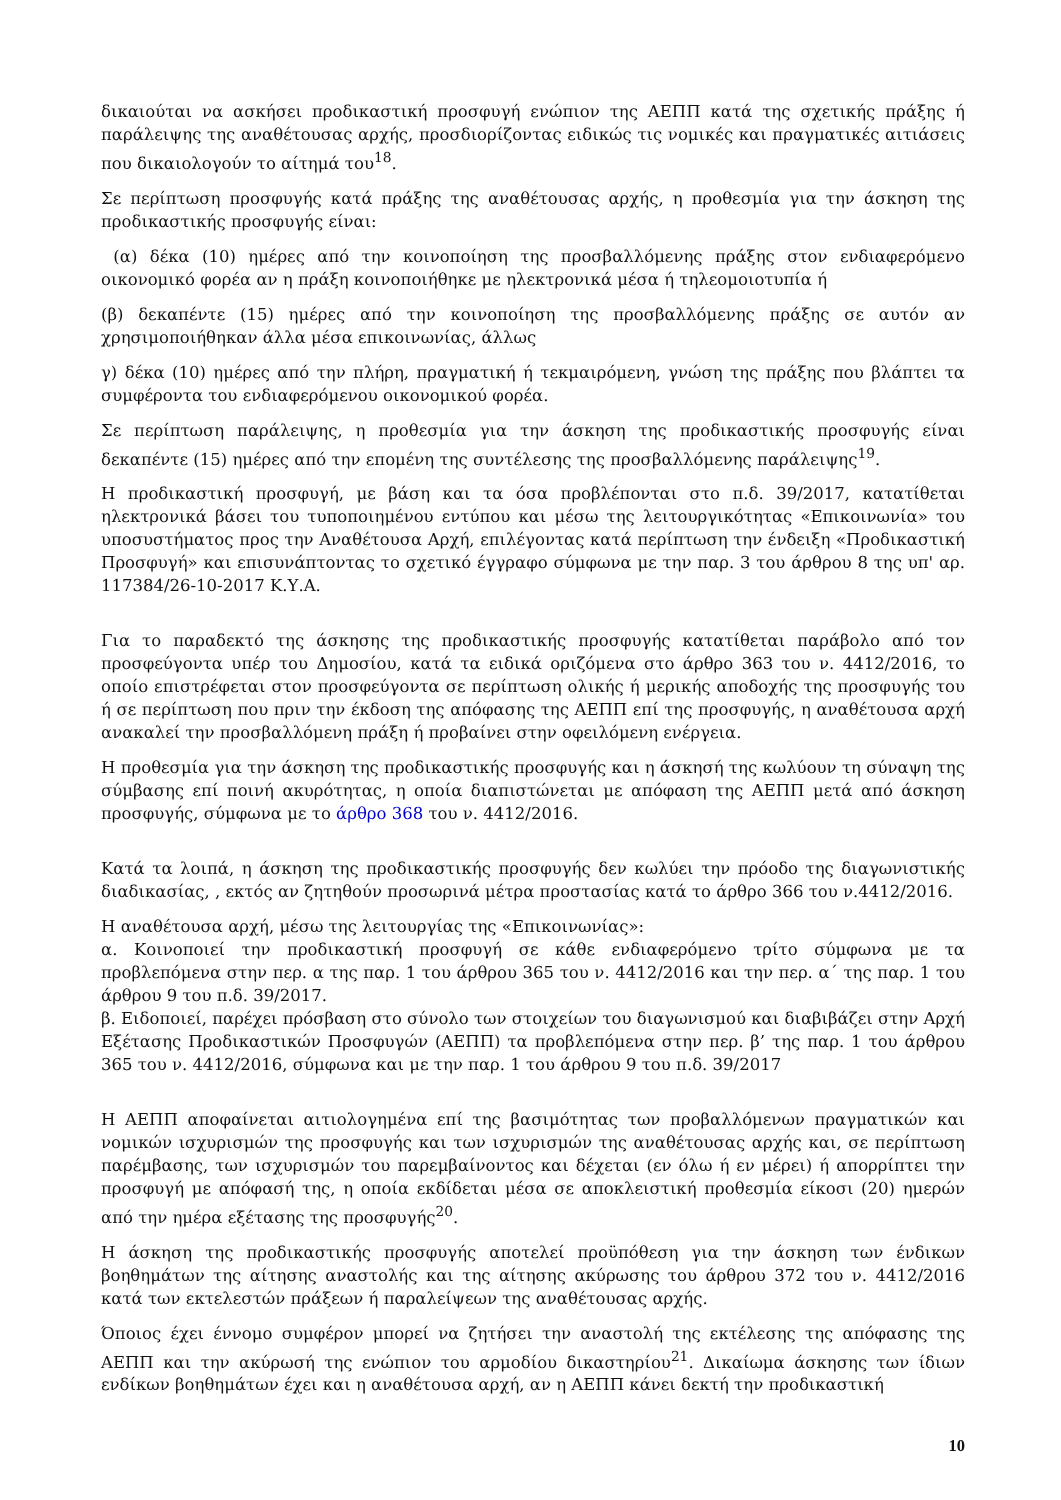δικαιούται να ασκήσει προδικαστική προσφυγή ενώπιον της ΑΕΠΠ κατά της σχετικής πράξης ή παράλειψης της αναθέτουσας αρχής, προσδιορίζοντας ειδικώς τις νομικές και πραγματικές αιτιάσεις που δικαιολογούν το αίτημά του<sup>18</sup>.
Σε περίπτωση προσφυγής κατά πράξης της αναθέτουσας αρχής, η προθεσμία για την άσκηση της προδικαστικής προσφυγής είναι:
(α) δέκα (10) ημέρες από την κοινοποίηση της προσβαλλόμενης πράξης στον ενδιαφερόμενο οικονομικό φορέα αν η πράξη κοινοποιήθηκε με ηλεκτρονικά μέσα ή τηλεομοιοτυπία ή
(β) δεκαπέντε (15) ημέρες από την κοινοποίηση της προσβαλλόμενης πράξης σε αυτόν αν χρησιμοποιήθηκαν άλλα μέσα επικοινωνίας, άλλως
γ) δέκα (10) ημέρες από την πλήρη, πραγματική ή τεκμαιρόμενη, γνώση της πράξης που βλάπτει τα συμφέροντα του ενδιαφερόμενου οικονομικού φορέα.
Σε περίπτωση παράλειψης, η προθεσμία για την άσκηση της προδικαστικής προσφυγής είναι δεκαπέντε (15) ημέρες από την επομένη της συντέλεσης της προσβαλλόμενης παράλειψης<sup>19</sup>.
Η προδικαστική προσφυγή, με βάση και τα όσα προβλέπονται στο π.δ. 39/2017, κατατίθεται ηλεκτρονικά βάσει του τυποποιημένου εντύπου και μέσω της λειτουργικότητας «Επικοινωνία» του υποσυστήματος προς την Αναθέτουσα Αρχή, επιλέγοντας κατά περίπτωση την ένδειξη «Προδικαστική Προσφυγή» και επισυνάπτοντας το σχετικό έγγραφο σύμφωνα με την παρ. 3 του άρθρου 8 της υπ' αρ. 117384/26-10-2017 Κ.Υ.Α.
Για το παραδεκτό της άσκησης της προδικαστικής προσφυγής κατατίθεται παράβολο από τον προσφεύγοντα υπέρ του Δημοσίου, κατά τα ειδικά οριζόμενα στο άρθρο 363 του ν. 4412/2016, το οποίο επιστρέφεται στον προσφεύγοντα σε περίπτωση ολικής ή μερικής αποδοχής της προσφυγής του ή σε περίπτωση που πριν την έκδοση της απόφασης της ΑΕΠΠ επί της προσφυγής, η αναθέτουσα αρχή ανακαλεί την προσβαλλόμενη πράξη ή προβαίνει στην οφειλόμενη ενέργεια.
Η προθεσμία για την άσκηση της προδικαστικής προσφυγής και η άσκησή της κωλύουν τη σύναψη της σύμβασης επί ποινή ακυρότητας, η οποία διαπιστώνεται με απόφαση της ΑΕΠΠ μετά από άσκηση προσφυγής, σύμφωνα με το άρθρο 368 του ν. 4412/2016.
Κατά τα λοιπά, η άσκηση της προδικαστικής προσφυγής δεν κωλύει την πρόοδο της διαγωνιστικής διαδικασίας, , εκτός αν ζητηθούν προσωρινά μέτρα προστασίας κατά το άρθρο 366 του ν.4412/2016.
Η αναθέτουσα αρχή, μέσω της λειτουργίας της «Επικοινωνίας»:
α. Κοινοποιεί την προδικαστική προσφυγή σε κάθε ενδιαφερόμενο τρίτο σύμφωνα με τα προβλεπόμενα στην περ. α της παρ. 1 του άρθρου 365 του ν. 4412/2016 και την περ. α΄ της παρ. 1 του άρθρου 9 του π.δ. 39/2017.
β. Ειδοποιεί, παρέχει πρόσβαση στο σύνολο των στοιχείων του διαγωνισμού και διαβιβάζει στην Αρχή Εξέτασης Προδικαστικών Προσφυγών (ΑΕΠΠ) τα προβλεπόμενα στην περ. β’ της παρ. 1 του άρθρου 365 του ν. 4412/2016, σύμφωνα και με την παρ. 1 του άρθρου 9 του π.δ. 39/2017
Η ΑΕΠΠ αποφαίνεται αιτιολογημένα επί της βασιμότητας των προβαλλόμενων πραγματικών και νομικών ισχυρισμών της προσφυγής και των ισχυρισμών της αναθέτουσας αρχής και, σε περίπτωση παρέμβασης, των ισχυρισμών του παρεμβαίνοντος και δέχεται (εν όλω ή εν μέρει) ή απορρίπτει την προσφυγή με απόφασή της, η οποία εκδίδεται μέσα σε αποκλειστική προθεσμία είκοσι (20) ημερών από την ημέρα εξέτασης της προσφυγής<sup>20</sup>.
Η άσκηση της προδικαστικής προσφυγής αποτελεί προϋπόθεση για την άσκηση των ένδικων βοηθημάτων της αίτησης αναστολής και της αίτησης ακύρωσης του άρθρου 372 του ν. 4412/2016 κατά των εκτελεστών πράξεων ή παραλείψεων της αναθέτουσας αρχής.
Όποιος έχει έννομο συμφέρον μπορεί να ζητήσει την αναστολή της εκτέλεσης της απόφασης της ΑΕΠΠ και την ακύρωσή της ενώπιον του αρμοδίου δικαστηρίου<sup>21</sup>. Δικαίωμα άσκησης των ίδιων ενδίκων βοηθημάτων έχει και η αναθέτουσα αρχή, αν η ΑΕΠΠ κάνει δεκτή την προδικαστική
10